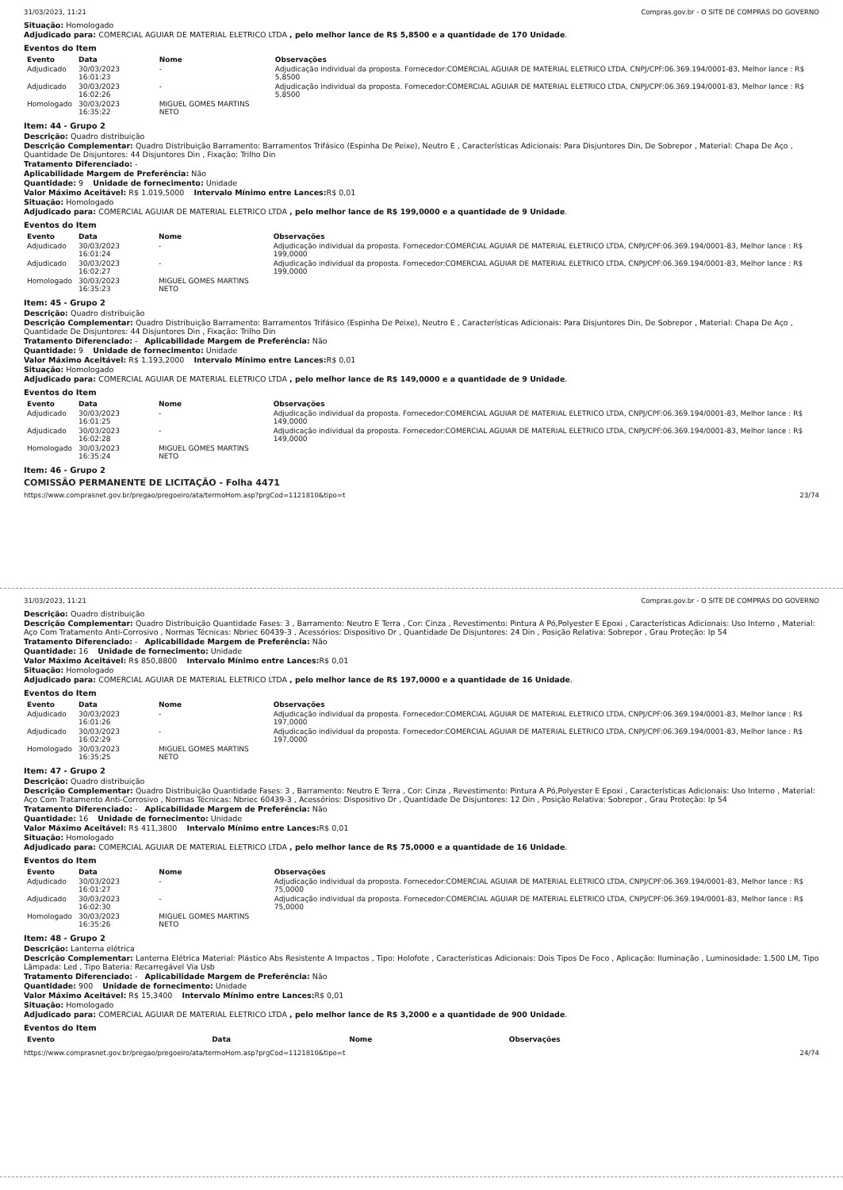31/03/2023, 11:21 Compras.gov.br - O SITE DE COMPRAS DO GOVERNO
Situação: Homologado
Adjudicado para: COMERCIAL AGUIAR DE MATERIAL ELETRICO LTDA , pelo melhor lance de R$ 5,8500 e a quantidade de 170 Unidade.
Eventos do Item
| Evento | Data | Nome | Observações |
| --- | --- | --- | --- |
| Adjudicado | 30/03/2023 16:01:23 | - | Adjudicação individual da proposta. Fornecedor:COMERCIAL AGUIAR DE MATERIAL ELETRICO LTDA, CNPJ/CPF:06.369.194/0001-83, Melhor lance : R$ 5,8500 |
| Adjudicado | 30/03/2023 16:02:26 | - | Adjudicação individual da proposta. Fornecedor:COMERCIAL AGUIAR DE MATERIAL ELETRICO LTDA, CNPJ/CPF:06.369.194/0001-83, Melhor lance : R$ 5,8500 |
| Homologado | 30/03/2023 16:35:22 | MIGUEL GOMES MARTINS NETO | |
Item: 44 - Grupo 2
Descrição: Quadro distribuição
Descrição Complementar: Quadro Distribuição Barramento: Barramentos Trifásico (Espinha De Peixe), Neutro E , Características Adicionais: Para Disjuntores Din, De Sobrepor , Material: Chapa De Aço , Quantidade De Disjuntores: 44 Disjuntores Din , Fixação: Trilho Din
Tratamento Diferenciado: -
Aplicabilidade Margem de Preferência: Não
Quantidade: 9 Unidade de fornecimento: Unidade
Valor Máximo Aceitável: R$ 1.019,5000 Intervalo Mínimo entre Lances: R$ 0,01
Situação: Homologado
Adjudicado para: COMERCIAL AGUIAR DE MATERIAL ELETRICO LTDA , pelo melhor lance de R$ 199,0000 e a quantidade de 9 Unidade.
Eventos do Item
| Evento | Data | Nome | Observações |
| --- | --- | --- | --- |
| Adjudicado | 30/03/2023 16:01:24 | - | Adjudicação individual da proposta. Fornecedor:COMERCIAL AGUIAR DE MATERIAL ELETRICO LTDA, CNPJ/CPF:06.369.194/0001-83, Melhor lance : R$ 199,0000 |
| Adjudicado | 30/03/2023 16:02:27 | - | Adjudicação individual da proposta. Fornecedor:COMERCIAL AGUIAR DE MATERIAL ELETRICO LTDA, CNPJ/CPF:06.369.194/0001-83, Melhor lance : R$ 199,0000 |
| Homologado | 30/03/2023 16:35:23 | MIGUEL GOMES MARTINS NETO | |
Item: 45 - Grupo 2
Descrição: Quadro distribuição
Descrição Complementar: Quadro Distribuição Barramento: Barramentos Trifásico (Espinha De Peixe), Neutro E , Características Adicionais: Para Disjuntores Din, De Sobrepor , Material: Chapa De Aço , Quantidade De Disjuntores: 44 Disjuntores Din , Fixação: Trilho Din
Tratamento Diferenciado: - Aplicabilidade Margem de Preferência: Não
Quantidade: 9 Unidade de fornecimento: Unidade
Valor Máximo Aceitável: R$ 1.193,2000 Intervalo Mínimo entre Lances: R$ 0,01
Situação: Homologado
Adjudicado para: COMERCIAL AGUIAR DE MATERIAL ELETRICO LTDA , pelo melhor lance de R$ 149,0000 e a quantidade de 9 Unidade.
Eventos do Item
| Evento | Data | Nome | Observações |
| --- | --- | --- | --- |
| Adjudicado | 30/03/2023 16:01:25 | - | Adjudicação individual da proposta. Fornecedor:COMERCIAL AGUIAR DE MATERIAL ELETRICO LTDA, CNPJ/CPF:06.369.194/0001-83, Melhor lance : R$ 149,0000 |
| Adjudicado | 30/03/2023 16:02:28 | - | Adjudicação individual da proposta. Fornecedor:COMERCIAL AGUIAR DE MATERIAL ELETRICO LTDA, CNPJ/CPF:06.369.194/0001-83, Melhor lance : R$ 149,0000 |
| Homologado | 30/03/2023 16:35:24 | MIGUEL GOMES MARTINS NETO | |
Item: 46 - Grupo 2
COMISSÃO PERMANENTE DE LICITAÇÃO - Folha 4471
https://www.comprasnet.gov.br/pregao/pregoeiro/ata/termoHom.asp?prgCod=1121810&tipo=t 23/74
31/03/2023, 11:21 Compras.gov.br - O SITE DE COMPRAS DO GOVERNO
Descrição: Quadro distribuição
Descrição Complementar: Quadro Distribuição Quantidade Fases: 3 , Barramento: Neutro E Terra , Cor: Cinza , Revestimento: Pintura A Pó,Polyester E Epoxi , Características Adicionais: Uso Interno , Material: Aço Com Tratamento Anti-Corrosivo , Normas Técnicas: Nbriec 60439-3 , Acessórios: Dispositivo Dr , Quantidade De Disjuntores: 24 Din , Posição Relativa: Sobrepor , Grau Proteção: Ip 54
Tratamento Diferenciado: - Aplicabilidade Margem de Preferência: Não
Quantidade: 16 Unidade de fornecimento: Unidade
Valor Máximo Aceitável: R$ 850,8800 Intervalo Mínimo entre Lances: R$ 0,01
Situação: Homologado
Adjudicado para: COMERCIAL AGUIAR DE MATERIAL ELETRICO LTDA , pelo melhor lance de R$ 197,0000 e a quantidade de 16 Unidade.
Eventos do Item
| Evento | Data | Nome | Observações |
| --- | --- | --- | --- |
| Adjudicado | 30/03/2023 16:01:26 | - | Adjudicação individual da proposta. Fornecedor:COMERCIAL AGUIAR DE MATERIAL ELETRICO LTDA, CNPJ/CPF:06.369.194/0001-83, Melhor lance : R$ 197,0000 |
| Adjudicado | 30/03/2023 16:02:29 | - | Adjudicação individual da proposta. Fornecedor:COMERCIAL AGUIAR DE MATERIAL ELETRICO LTDA, CNPJ/CPF:06.369.194/0001-83, Melhor lance : R$ 197,0000 |
| Homologado | 30/03/2023 16:35:25 | MIGUEL GOMES MARTINS NETO | |
Item: 47 - Grupo 2
Descrição: Quadro distribuição
Descrição Complementar: Quadro Distribuição Quantidade Fases: 3 , Barramento: Neutro E Terra , Cor: Cinza , Revestimento: Pintura A Pó,Polyester E Epoxi , Características Adicionais: Uso Interno , Material: Aço Com Tratamento Anti-Corrosivo , Normas Técnicas: Nbriec 60439-3 , Acessórios: Dispositivo Dr , Quantidade De Disjuntores: 12 Din , Posição Relativa: Sobrepor , Grau Proteção: Ip 54
Tratamento Diferenciado: - Aplicabilidade Margem de Preferência: Não
Quantidade: 16 Unidade de fornecimento: Unidade
Valor Máximo Aceitável: R$ 411,3800 Intervalo Mínimo entre Lances: R$ 0,01
Situação: Homologado
Adjudicado para: COMERCIAL AGUIAR DE MATERIAL ELETRICO LTDA , pelo melhor lance de R$ 75,0000 e a quantidade de 16 Unidade.
Eventos do Item
| Evento | Data | Nome | Observações |
| --- | --- | --- | --- |
| Adjudicado | 30/03/2023 16:01:27 | - | Adjudicação individual da proposta. Fornecedor:COMERCIAL AGUIAR DE MATERIAL ELETRICO LTDA, CNPJ/CPF:06.369.194/0001-83, Melhor lance : R$ 75,0000 |
| Adjudicado | 30/03/2023 16:02:30 | - | Adjudicação individual da proposta. Fornecedor:COMERCIAL AGUIAR DE MATERIAL ELETRICO LTDA, CNPJ/CPF:06.369.194/0001-83, Melhor lance : R$ 75,0000 |
| Homologado | 30/03/2023 16:35:26 | MIGUEL GOMES MARTINS NETO | |
Item: 48 - Grupo 2
Descrição: Lanterna elétrica
Descrição Complementar: Lanterna Elétrica Material: Plástico Abs Resistente A Impactos , Tipo: Holofote , Características Adicionais: Dois Tipos De Foco , Aplicação: Iluminação , Luminosidade: 1.500 LM, Tipo Lâmpada: Led , Tipo Bateria: Recarregável Via Usb
Tratamento Diferenciado: - Aplicabilidade Margem de Preferência: Não
Quantidade: 900 Unidade de fornecimento: Unidade
Valor Máximo Aceitável: R$ 15,3400 Intervalo Mínimo entre Lances: R$ 0,01
Situação: Homologado
Adjudicado para: COMERCIAL AGUIAR DE MATERIAL ELETRICO LTDA , pelo melhor lance de R$ 3,2000 e a quantidade de 900 Unidade.
Eventos do Item
| Evento | Data | Nome | Observações |
| --- | --- | --- | --- |
https://www.comprasnet.gov.br/pregao/pregoeiro/ata/termoHom.asp?prgCod=1121810&tipo=t 24/74